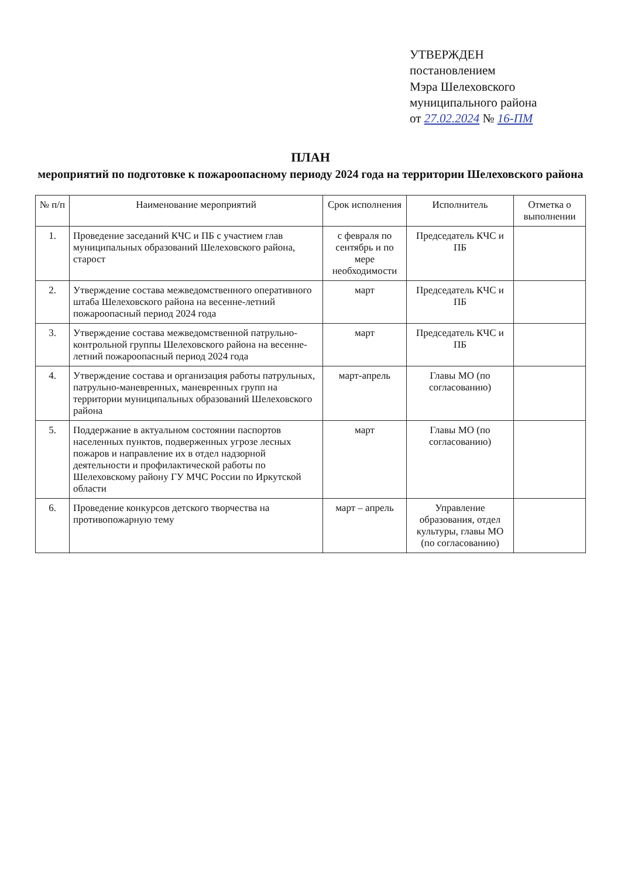УТВЕРЖДЕН
постановлением
Мэра Шелеховского
муниципального района
от 27.02.2024 № 16-ПМ
ПЛАН
мероприятий по подготовке к пожароопасному периоду 2024 года на территории Шелеховского района
| № п/п | Наименование мероприятий | Срок исполнения | Исполнитель | Отметка о выполнении |
| --- | --- | --- | --- | --- |
| 1. | Проведение заседаний КЧС и ПБ с участием глав муниципальных образований Шелеховского района, старост | с февраля по сентябрь и по мере необходимости | Председатель КЧС и ПБ | |
| 2. | Утверждение состава межведомственного оперативного штаба Шелеховского района на весенне-летний пожароопасный период 2024 года | март | Председатель КЧС и ПБ | |
| 3. | Утверждение состава межведомственной патрульно-контрольной группы Шелеховского района на весенне-летний пожароопасный период 2024 года | март | Председатель КЧС и ПБ | |
| 4. | Утверждение состава и организация работы патрульных, патрульно-маневренных, маневренных групп на территории муниципальных образований Шелеховского района | март-апрель | Главы МО (по согласованию) | |
| 5. | Поддержание в актуальном состоянии паспортов населенных пунктов, подверженных угрозе лесных пожаров и направление их в отдел надзорной деятельности и профилактической работы по Шелеховскому району ГУ МЧС России по Иркутской области | март | Главы МО (по согласованию) | |
| 6. | Проведение конкурсов детского творчества на противопожарную тему | март – апрель | Управление образования, отдел культуры, главы МО (по согласованию) | |